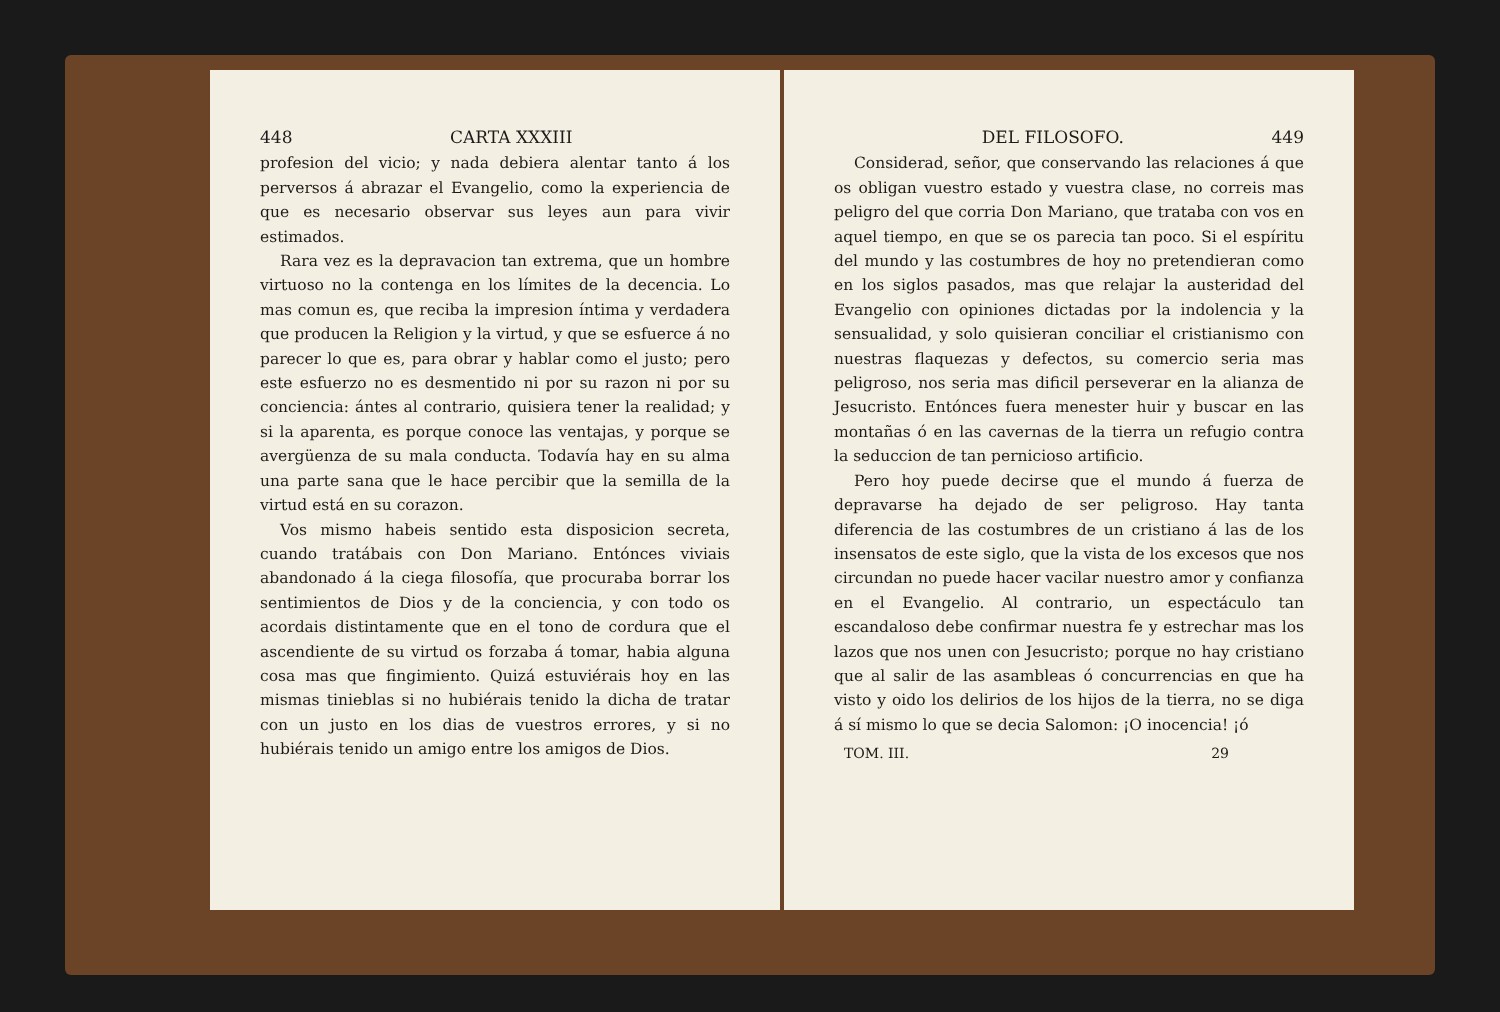448 CARTA XXXIII
profesion del vicio; y nada debiera alentar tanto á los perversos á abrazar el Evangelio, como la experiencia de que es necesario observar sus leyes aun para vivir estimados.
Rara vez es la depravacion tan extrema, que un hombre virtuoso no la contenga en los límites de la decencia. Lo mas comun es, que reciba la impresion íntima y verdadera que producen la Religion y la virtud, y que se esfuerce á no parecer lo que es, para obrar y hablar como el justo; pero este esfuerzo no es desmentido ni por su razon ni por su conciencia: ántes al contrario, quisiera tener la realidad; y si la aparenta, es porque conoce las ventajas, y porque se avergüenza de su mala conducta. Todavía hay en su alma una parte sana que le hace percibir que la semilla de la virtud está en su corazon.
Vos mismo habeis sentido esta disposicion secreta, cuando tratábais con Don Mariano. Entónces viviais abandonado á la ciega filosofía, que procuraba borrar los sentimientos de Dios y de la conciencia, y con todo os acordais distintamente que en el tono de cordura que el ascendiente de su virtud os forzaba á tomar, habia alguna cosa mas que fingimiento. Quizá estuviérais hoy en las mismas tinieblas si no hubiérais tenido la dicha de tratar con un justo en los dias de vuestros errores, y si no hubiérais tenido un amigo entre los amigos de Dios.
DEL FILOSOFO. 449
Considerad, señor, que conservando las relaciones á que os obligan vuestro estado y vuestra clase, no correis mas peligro del que corria Don Mariano, que trataba con vos en aquel tiempo, en que se os parecia tan poco. Si el espíritu del mundo y las costumbres de hoy no pretendieran como en los siglos pasados, mas que relajar la austeridad del Evangelio con opiniones dictadas por la indolencia y la sensualidad, y solo quisieran conciliar el cristianismo con nuestras flaquezas y defectos, su comercio seria mas peligroso, nos seria mas dificil perseverar en la alianza de Jesucristo. Entónces fuera menester huir y buscar en las montañas ó en las cavernas de la tierra un refugio contra la seduccion de tan pernicioso artificio.
Pero hoy puede decirse que el mundo á fuerza de depravarse ha dejado de ser peligroso. Hay tanta diferencia de las costumbres de un cristiano á las de los insensatos de este siglo, que la vista de los excesos que nos circundan no puede hacer vacilar nuestro amor y confianza en el Evangelio. Al contrario, un espectáculo tan escandaloso debe confirmar nuestra fe y estrechar mas los lazos que nos unen con Jesucristo; porque no hay cristiano que al salir de las asambleas ó concurrencias en que ha visto y oido los delirios de los hijos de la tierra, no se diga á sí mismo lo que se decia Salomon: ¡O inocencia! ¡ó
TOM. III. 29